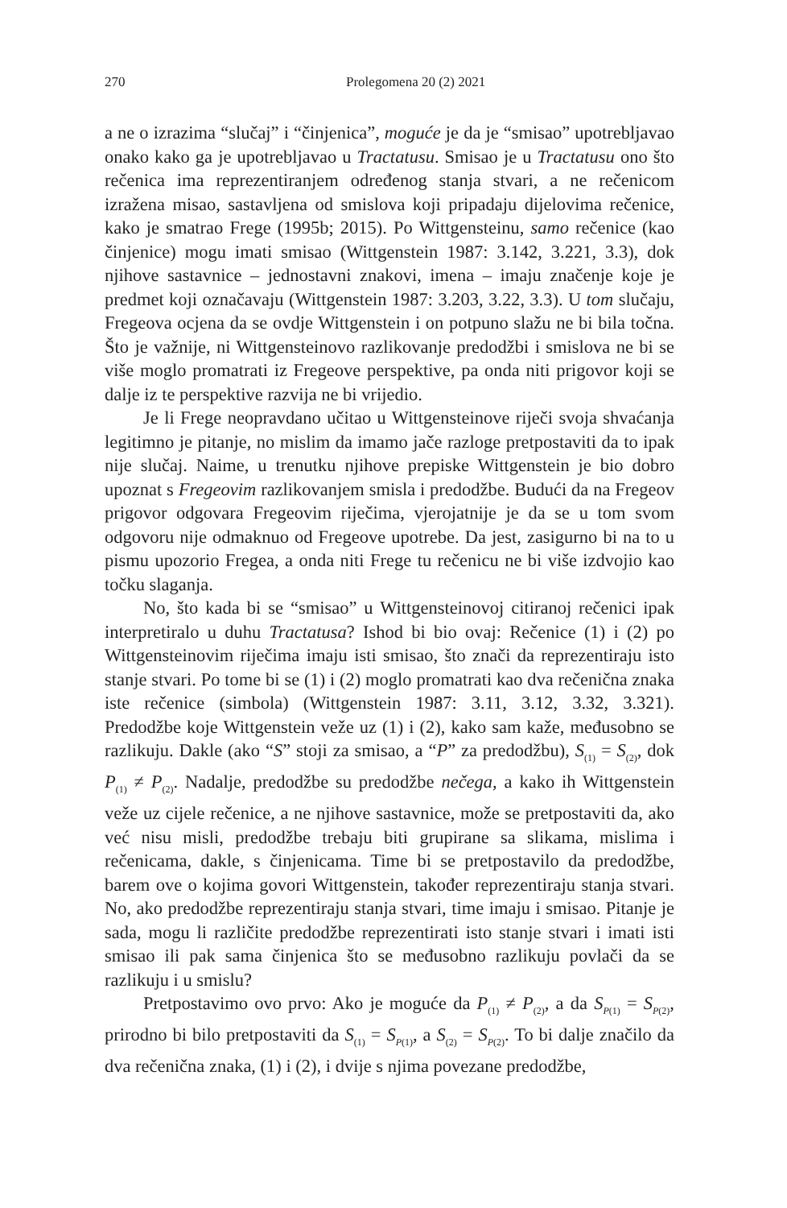270 Prolegomena 20 (2) 2021
a ne o izrazima “slučaj” i “činjenica”, moguće je da je “smisao” upotrebljavao onako kako ga je upotrebljavao u Tractatusu. Smisao je u Tractatusu ono što rečenica ima reprezentiranjem određenog stanja stvari, a ne rečenicom izražena misao, sastavljena od smislova koji pripadaju dijelovima rečenice, kako je smatrao Frege (1995b; 2015). Po Wittgensteinu, samo rečenice (kao činjenice) mogu imati smisao (Wittgenstein 1987: 3.142, 3.221, 3.3), dok njihove sastavnice – jednostavni znakovi, imena – imaju značenje koje je predmet koji označavaju (Wittgenstein 1987: 3.203, 3.22, 3.3). U tom slučaju, Fregeova ocjena da se ovdje Wittgenstein i on potpuno slažu ne bi bila točna. Što je važnije, ni Wittgensteinovo razlikovanje predodžbi i smislova ne bi se više moglo promatrati iz Fregeove perspektive, pa onda niti prigovor koji se dalje iz te perspektive razvija ne bi vrijedio.
Je li Frege neopravdano učitao u Wittgensteinove riječi svoja shvaćanja legitimno je pitanje, no mislim da imamo jače razloge pretpostaviti da to ipak nije slučaj. Naime, u trenutku njihove prepiske Wittgenstein je bio dobro upoznat s Fregeovim razlikovanjem smisla i predodžbe. Budući da na Fregeov prigovor odgovara Fregeovim riječima, vjerojatnije je da se u tom svom odgovoru nije odmaknuo od Fregeove upotrebe. Da jest, zasigurno bi na to u pismu upozorio Fregea, a onda niti Frege tu rečenicu ne bi više izdvojio kao točku slaganja.
No, što kada bi se “smisao” u Wittgensteinovoj citiranoj rečenici ipak interpretiralo u duhu Tractatusa? Ishod bi bio ovaj: Rečenice (1) i (2) po Wittgensteinovim riječima imaju isti smisao, što znači da reprezentiraju isto stanje stvari. Po tome bi se (1) i (2) moglo promatrati kao dva rečenična znaka iste rečenice (simbola) (Wittgenstein 1987: 3.11, 3.12, 3.32, 3.321). Predodžbe koje Wittgenstein veže uz (1) i (2), kako sam kaže, međusobno se razlikuju. Dakle (ako “S” stoji za smisao, a “P” za predodžbu), S<sub>(1)</sub> = S<sub>(2)</sub>, dok P<sub>(1)</sub> ≠ P<sub>(2)</sub>. Nadalje, predodžbe su predodžbe nečega, a kako ih Wittgenstein veže uz cijele rečenice, a ne njihove sastavnice, može se pretpostaviti da, ako već nisu misli, predodžbe trebaju biti grupirane sa slikama, mislima i rečenicama, dakle, s činjenicama. Time bi se pretpostavilo da predodžbe, barem ove o kojima govori Wittgenstein, također reprezentiraju stanja stvari. No, ako predodžbe reprezentiraju stanja stvari, time imaju i smisao. Pitanje je sada, mogu li različite predodžbe reprezentirati isto stanje stvari i imati isti smisao ili pak sama činjenica što se međusobno razlikuju povlači da se razlikuju i u smislu?
Pretpostavimo ovo prvo: Ako je moguće da P<sub>(1)</sub> ≠ P<sub>(2)</sub>, a da S<sub>P(1)</sub> = S<sub>P(2)</sub>, prirodno bi bilo pretpostaviti da S<sub>(1)</sub> = S<sub>P(1)</sub>, a S<sub>(2)</sub> = S<sub>P(2)</sub>. To bi dalje značilo da dva rečenična znaka, (1) i (2), i dvije s njima povezane predodžbe,